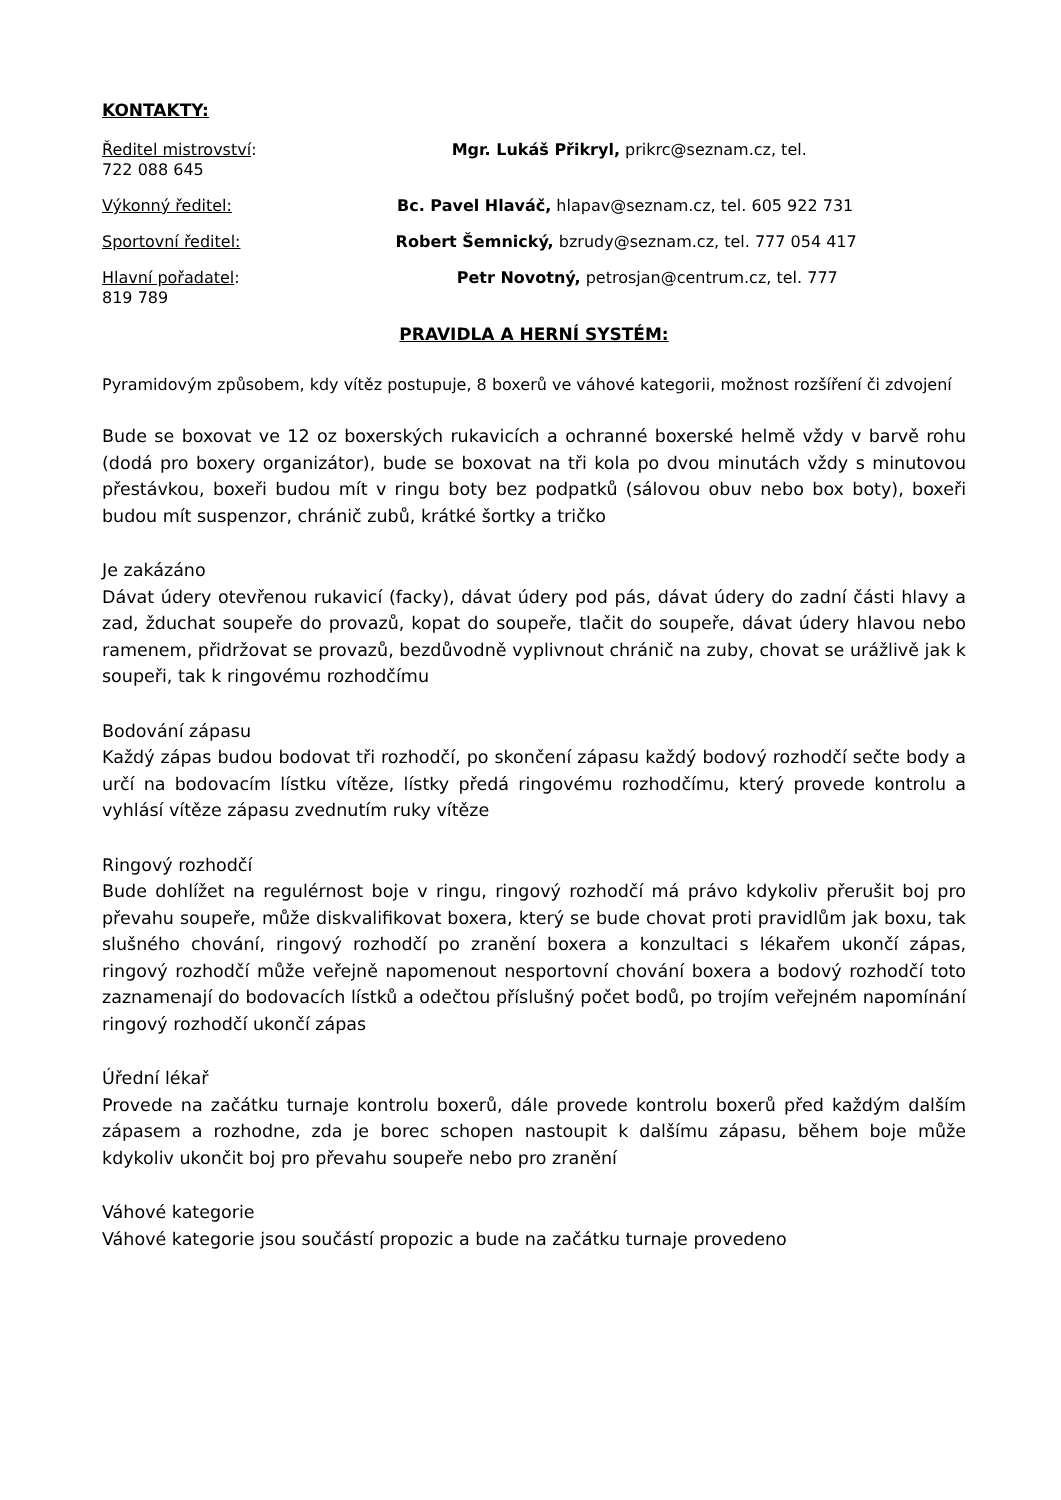KONTAKTY:
Ředitel mistrovství: Mgr. Lukáš Přikryl, prikrc@seznam.cz, tel.
722 088 645
Výkonný ředitel: Bc. Pavel Hlaváč, hlapav@seznam.cz, tel. 605 922 731
Sportovní ředitel: Robert Šemnický, bzrudy@seznam.cz, tel. 777 054 417
Hlavní pořadatel: Petr Novotný, petrosjan@centrum.cz, tel. 777
819 789
PRAVIDLA A HERNÍ SYSTÉM:
Pyramidovým způsobem, kdy vítěz postupuje, 8 boxerů ve váhové kategorii, možnost rozšíření či zdvojení
Bude se boxovat ve 12 oz boxerských rukavicích a ochranné boxerské helmě vždy v barvě rohu (dodá pro boxery organizátor), bude se boxovat na tři kola po dvou minutách vždy s minutovou přestávkou, boxeři budou mít v ringu boty bez podpatků (sálovou obuv nebo box boty), boxeři budou mít suspenzor, chránič zubů, krátké šortky a tričko
Je zakázáno
Dávat údery otevřenou rukavicí (facky), dávat údery pod pás, dávat údery do zadní části hlavy a zad, žduchat soupeře do provazů, kopat do soupeře, tlačit do soupeře, dávat údery hlavou nebo ramenem, přidržovat se provazů, bezdůvodně vyplivnout chránič na zuby, chovat se urážlivě jak k soupeři, tak k ringovému rozhodčímu
Bodování zápasu
Každý zápas budou bodovat tři rozhodčí, po skončení zápasu každý bodový rozhodčí sečte body a určí na bodovacím lístku vítěze, lístky předá ringovému rozhodčímu, který provede kontrolu a vyhlásí vítěze zápasu zvednutím ruky vítěze
Ringový rozhodčí
Bude dohlížet na regulérnost boje v ringu, ringový rozhodčí má právo kdykoliv přerušit boj pro převahu soupeře, může diskvalifikovat boxera, který se bude chovat proti pravidlům jak boxu, tak slušného chování, ringový rozhodčí po zranění boxera a konzultaci s lékařem ukončí zápas, ringový rozhodčí může veřejně napomenout nesportovní chování boxera a bodový rozhodčí toto zaznamenají do bodovacích lístků a odečtou příslušný počet bodů, po trojím veřejném napomínání ringový rozhodčí ukončí zápas
Úřední lékař
Provede na začátku turnaje kontrolu boxerů, dále provede kontrolu boxerů před každým dalším zápasem a rozhodne, zda je borec schopen nastoupit k dalšímu zápasu, během boje může kdykoliv ukončit boj pro převahu soupeře nebo pro zranění
Váhové kategorie
Váhové kategorie jsou součástí propozic a bude na začátku turnaje provedeno